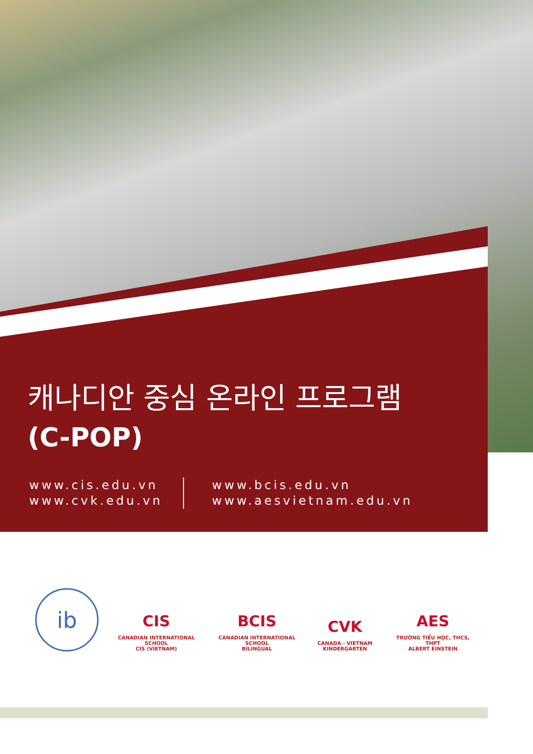캐나디안 중심 온라인 프로그램
(C-POP)
www.cis.edu.vn
www.cvk.edu.vn
www.bcis.edu.vn
www.aesvietnam.edu.vn
ib
CIS
CANADIAN INTERNATIONAL SCHOOL
CIS (VIETNAM)
BCIS
CANADIAN INTERNATIONAL SCHOOL
BILINGUAL
CVK
CANADA - VIETNAM
KINDERGARTEN
AES
TRƯỜNG TIỂU HỌC, THCS, THPT
ALBERT EINSTEIN